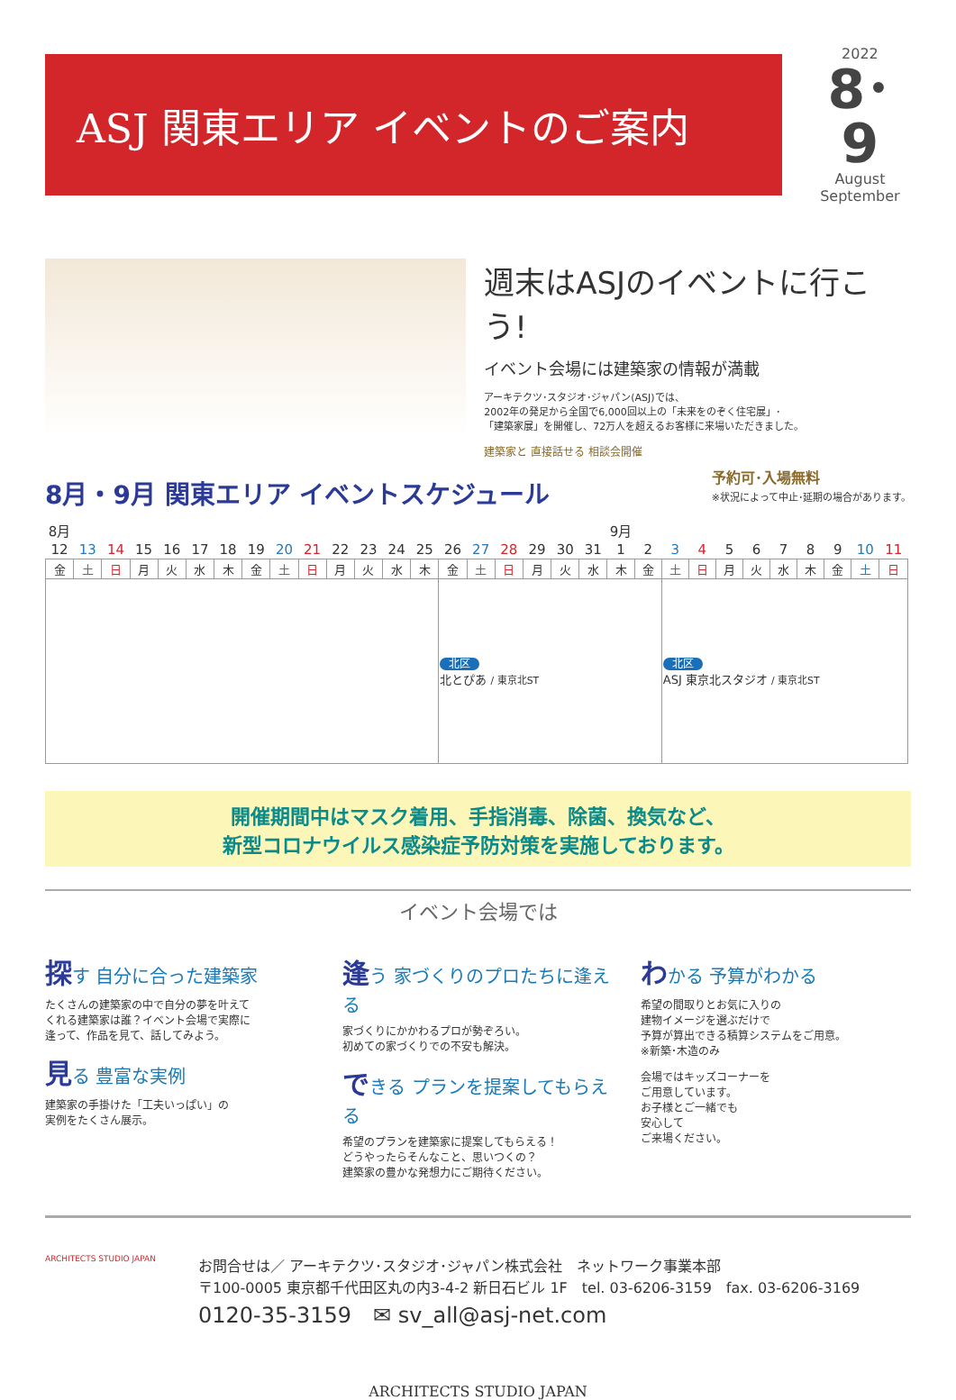ASJ 関東エリア イベントのご案内
2022
8･9
August
September
週末はASJのイベントに行こう!
イベント会場には建築家の情報が満載
アーキテクツ･スタジオ･ジャパン(ASJ)では、
2002年の発足から全国で6,000回以上の「未来をのぞく住宅展」･
「建築家展」を開催し、72万人を超えるお客様に来場いただきました。
建築家と 直接話せる 相談会開催
8月・9月 関東エリア イベントスケジュール
予約可･入場無料
※状況によって中止･延期の場合があります。
| 8月 | | | | | | | | | | | | | | | | | | | | 9月 | | | | | | | | | | |
| 12 | 13 | 14 | 15 | 16 | 17 | 18 | 19 | 20 | 21 | 22 | 23 | 24 | 25 | 26 | 27 | 28 | 29 | 30 | 31 | 1 | 2 | 3 | 4 | 5 | 6 | 7 | 8 | 9 | 10 | 11 |
| 金 | 土 | 日 | 月 | 火 | 水 | 木 | 金 | 土 | 日 | 月 | 火 | 水 | 木 | 金 | 土 | 日 | 月 | 火 | 水 | 木 | 金 | 土 | 日 | 月 | 火 | 水 | 木 | 金 | 土 | 日 |
| | | | | | | | | | | | | | | 北区 北とぴあ / 東京北ST | | | | | | | | 北区 ASJ 東京北スタジオ / 東京北ST | | | | | | | | |
開催期間中はマスク着用、手指消毒、除菌、換気など、
新型コロナウイルス感染症予防対策を実施しております。
イベント会場では
探す 自分に合った建築家
たくさんの建築家の中で自分の夢を叶えて
くれる建築家は誰？イベント会場で実際に
逢って、作品を見て、話してみよう。
見る 豊富な実例
建築家の手掛けた「工夫いっぱい」の
実例をたくさん展示。
逢う 家づくりのプロたちに逢える
家づくりにかかわるプロが勢ぞろい。
初めての家づくりでの不安も解決。
できる プランを提案してもらえる
希望のプランを建築家に提案してもらえる！
どうやったらそんなこと、思いつくの？
建築家の豊かな発想力にご期待ください。
わかる 予算がわかる
希望の間取りとお気に入りの
建物イメージを選ぶだけで
予算が算出できる積算システムをご用意。
※新築･木造のみ
会場ではキッズコーナーを
ご用意しています。
お子様とご一緒でも
安心して
ご来場ください。
ARCHITECTS STUDIO JAPAN
お問合せは／ アーキテクツ･スタジオ･ジャパン株式会社　ネットワーク事業本部
〒100-0005 東京都千代田区丸の内3-4-2 新日石ビル 1F　tel. 03-6206-3159　fax. 03-6206-3169
0120-35-3159　✉ sv_all@asj-net.com
ARCHITECTS STUDIO JAPAN